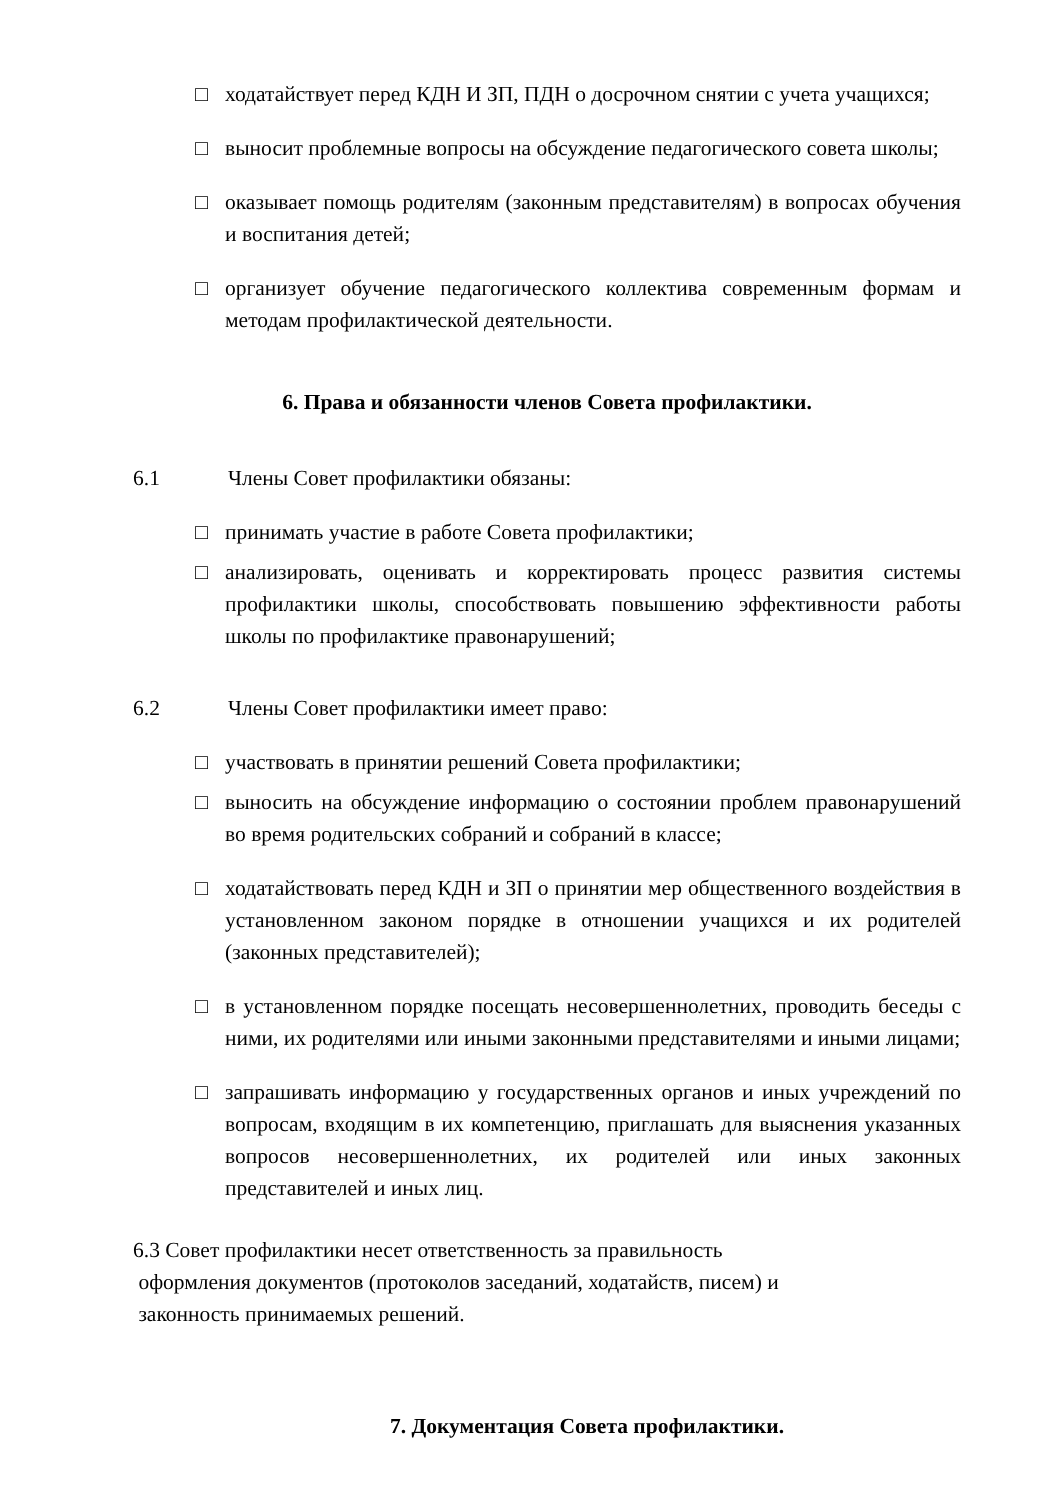□ ходатайствует перед КДН И ЗП, ПДН о досрочном снятии с учета учащихся;
□ выносит проблемные вопросы на обсуждение педагогического совета школы;
□ оказывает помощь родителям (законным представителям) в вопросах обучения и воспитания детей;
□ организует обучение педагогического коллектива современным формам и методам профилактической деятельности.
6. Права и обязанности членов Совета профилактики.
6.1 Члены Совет профилактики обязаны:
□ принимать участие в работе Совета профилактики;
□ анализировать, оценивать и корректировать процесс развития системы профилактики школы, способствовать повышению эффективности работы школы по профилактике правонарушений;
6.2 Члены Совет профилактики имеет право:
□ участвовать в принятии решений Совета профилактики;
□ выносить на обсуждение информацию о состоянии проблем правонарушений во время родительских собраний и собраний в классе;
□ ходатайствовать перед КДН и ЗП о принятии мер общественного воздействия в установленном законом порядке в отношении учащихся и их родителей (законных представителей);
□ в установленном порядке посещать несовершеннолетних, проводить беседы с ними, их родителями или иными законными представителями и иными лицами;
□ запрашивать информацию у государственных органов и иных учреждений по вопросам, входящим в их компетенцию, приглашать для выяснения указанных вопросов несовершеннолетних, их родителей или иных законных представителей и иных лиц.
6.3 Совет профилактики несет ответственность за правильность
оформления документов (протоколов заседаний, ходатайств, писем) и
законность принимаемых решений.
7. Документация Совета профилактики.